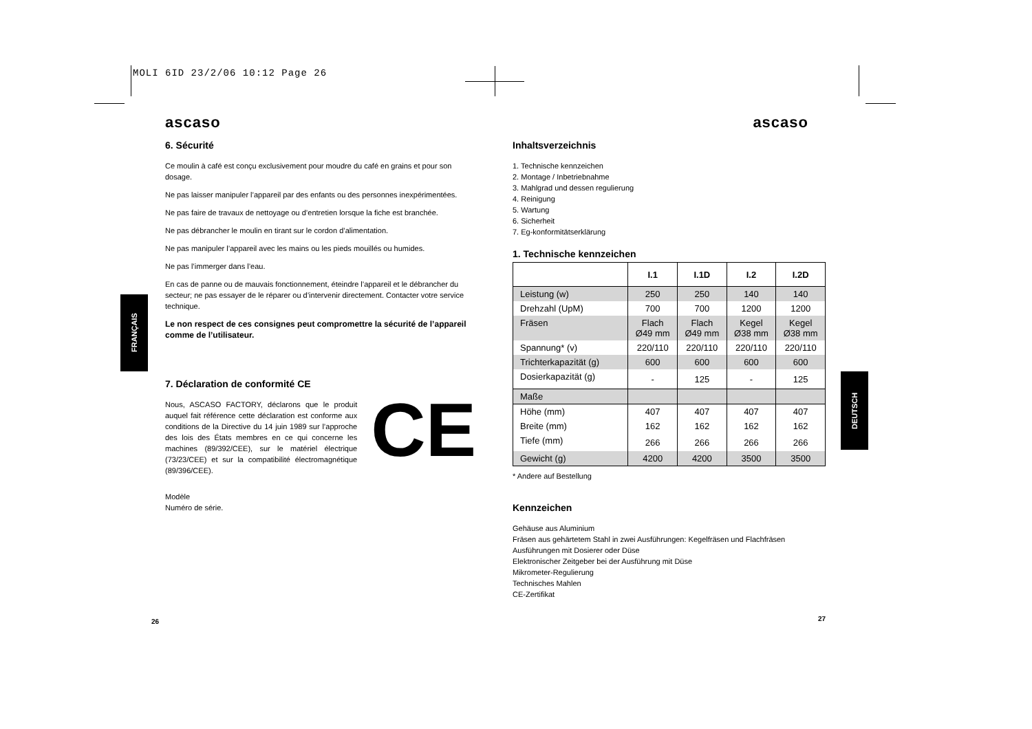MOLI 6ID 23/2/06 10:12 Page 26
ascaso
6. Sécurité
Ce moulin à café est conçu exclusivement pour moudre du café en grains et pour son dosage.
Ne pas laisser manipuler l’appareil par des enfants ou des personnes inexpérimentées.
Ne pas faire de travaux de nettoyage ou d’entretien lorsque la fiche est branchée.
Ne pas débrancher le moulin en tirant sur le cordon d’alimentation.
Ne pas manipuler l’appareil avec les mains ou les pieds mouillés ou humides.
Ne pas l’immerger dans l’eau.
En cas de panne ou de mauvais fonctionnement, éteindre l’appareil et le débrancher du secteur; ne pas essayer de le réparer ou d’intervenir directement. Contacter votre service technique.
Le non respect de ces consignes peut compromettre la sécurité de l’appareil comme de l’utilisateur.
7. Déclaration de conformité CE
Nous, ASCASO FACTORY, déclarons que le produit auquel fait référence cette déclaration est conforme aux conditions de la Directive du 14 juin 1989 sur l’approche des lois des États membres en ce qui concerne les machines (89/392/CEE), sur le matériel électrique (73/23/CEE) et sur la compatibilité électromagnétique (89/396/CEE).
CE
Modèle
Numéro de série.
26
FRANÇAIS
ascaso
Inhaltsverzeichnis
1. Technische kennzeichen
2. Montage / Inbetriebnahme
3. Mahlgrad und dessen regulierung
4. Reinigung
5. Wartung
6. Sicherheit
7. Eg-konformitätserklärung
1. Technische kennzeichen
| | I.1 | I.1D | I.2 | I.2D |
| --- | --- | --- | --- | --- |
| Leistung (w) | 250 | 250 | 140 | 140 |
| Drehzahl (UpM) | 700 | 700 | 1200 | 1200 |
| Fräsen | Flach Ø49 mm | Flach Ø49 mm | Kegel Ø38 mm | Kegel Ø38 mm |
| Spannung* (v) | 220/110 | 220/110 | 220/110 | 220/110 |
| Trichterkapazität (g) | 600 | 600 | 600 | 600 |
| Dosierkapazität (g) | - | 125 | - | 125 |
| Maße | | | | |
| Höhe (mm) | 407 | 407 | 407 | 407 |
| Breite (mm) | 162 | 162 | 162 | 162 |
| Tiefe (mm) | 266 | 266 | 266 | 266 |
| Gewicht (g) | 4200 | 4200 | 3500 | 3500 |
* Andere auf Bestellung
Kennzeichen
Gehäuse aus Aluminium
Fräsen aus gehärtetem Stahl in zwei Ausführungen: Kegelfräsen und Flachfräsen
Ausführungen mit Dosierer oder Düse
Elektronischer Zeitgeber bei der Ausführung mit Düse
Mikrometer-Regulierung
Technisches Mahlen
CE-Zertifikat
27
DEUTSCH